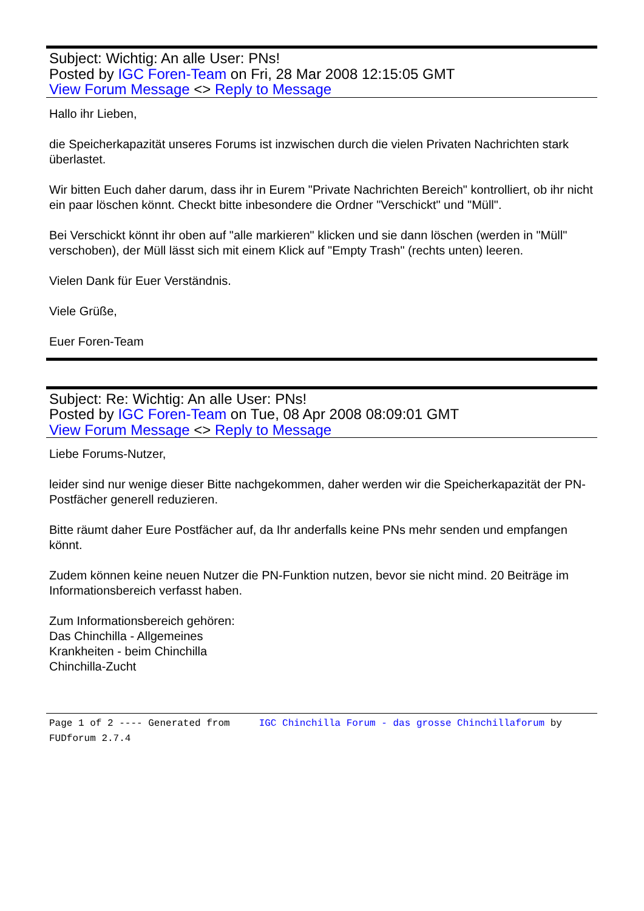Subject: Wichtig: An alle User: PNs!
Posted by IGC Foren-Team on Fri, 28 Mar 2008 12:15:05 GMT
View Forum Message <> Reply to Message
Hallo ihr Lieben,
die Speicherkapazität unseres Forums ist inzwischen durch die vielen Privaten Nachrichten stark überlastet.
Wir bitten Euch daher darum, dass ihr in Eurem "Private Nachrichten Bereich" kontrolliert, ob ihr nicht ein paar löschen könnt. Checkt bitte inbesondere die Ordner "Verschickt" und "Müll".
Bei Verschickt könnt ihr oben auf "alle markieren" klicken und sie dann löschen (werden in "Müll" verschoben), der Müll lässt sich mit einem Klick auf "Empty Trash" (rechts unten) leeren.
Vielen Dank für Euer Verständnis.
Viele Grüße,
Euer Foren-Team
Subject: Re: Wichtig: An alle User: PNs!
Posted by IGC Foren-Team on Tue, 08 Apr 2008 08:09:01 GMT
View Forum Message <> Reply to Message
Liebe Forums-Nutzer,
leider sind nur wenige dieser Bitte nachgekommen, daher werden wir die Speicherkapazität der PN-Postfächer generell reduzieren.
Bitte räumt daher Eure Postfächer auf, da Ihr anderfalls keine PNs mehr senden und empfangen könnt.
Zudem können keine neuen Nutzer die PN-Funktion nutzen, bevor sie nicht mind. 20 Beiträge im Informationsbereich verfasst haben.
Zum Informationsbereich gehören:
Das Chinchilla - Allgemeines
Krankheiten - beim Chinchilla
Chinchilla-Zucht
Page 1 of 2 ---- Generated from IGC Chinchilla Forum - das grosse Chinchillaforum by FUDforum 2.7.4